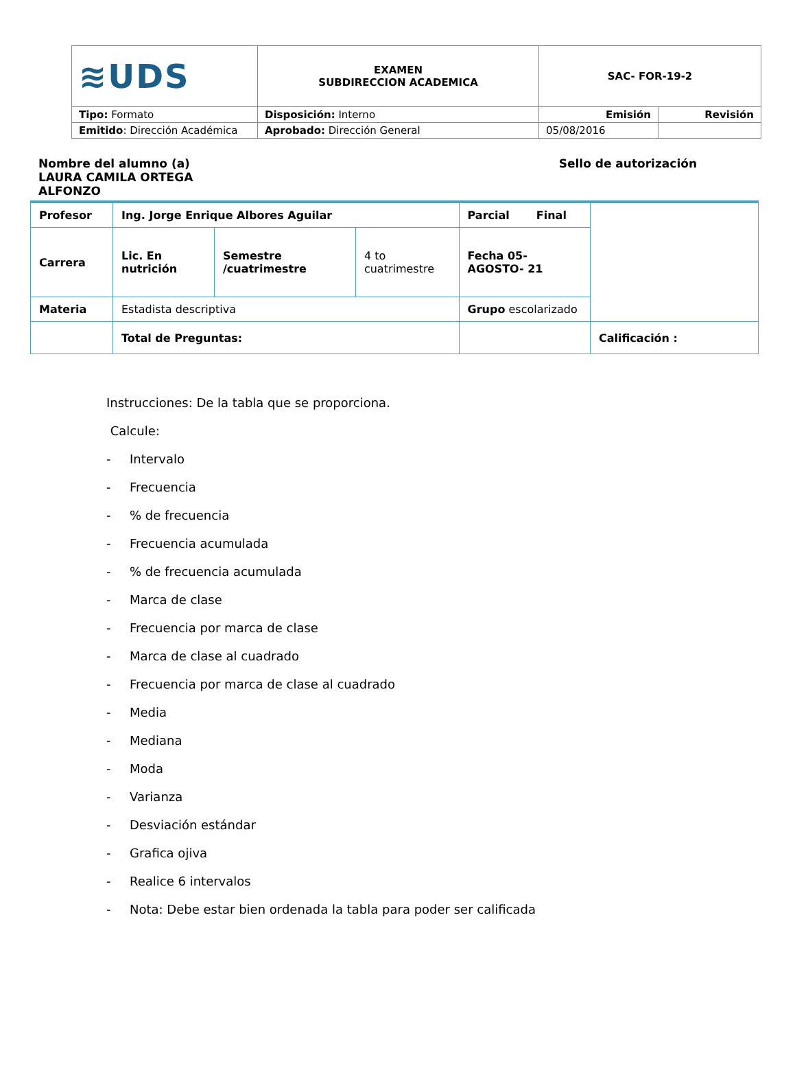| ≋UDS | EXAMEN SUBDIRECCION ACADEMICA | SAC- FOR-19-2 | |
| Tipo: Formato | Disposición: Interno | Emisión | Revisión |
| Emitido : Dirección Académica | Aprobado: Dirección General | 05/08/2016 | |
Nombre del alumno (a)
LAURA CAMILA ORTEGA
ALFONZO
Sello de autorización
| Profesor | Ing. Jorge Enrique Albores Aguilar | | | Parcial Final | |
| Carrera | Lic. En nutrición | Semestre /cuatrimestre | 4 to cuatrimestre | Fecha 05- AGOSTO- 21 | |
| Materia | Estadista descriptiva | | | Grupo escolarizado | |
| | Total de Preguntas: | | | | Calificación : |
Instrucciones: De la tabla que se proporciona.
Calcule:
- Intervalo
- Frecuencia
-% de frecuencia
- Frecuencia acumulada
-% de frecuencia acumulada
- Marca de clase
- Frecuencia por marca de clase
- Marca de clase al cuadrado
- Frecuencia por marca de clase al cuadrado
- Media
- Mediana
- Moda
- Varianza
- Desviación estándar
- Grafica ojiva
- Realice 6 intervalos
- Nota: Debe estar bien ordenada la tabla para poder ser calificada